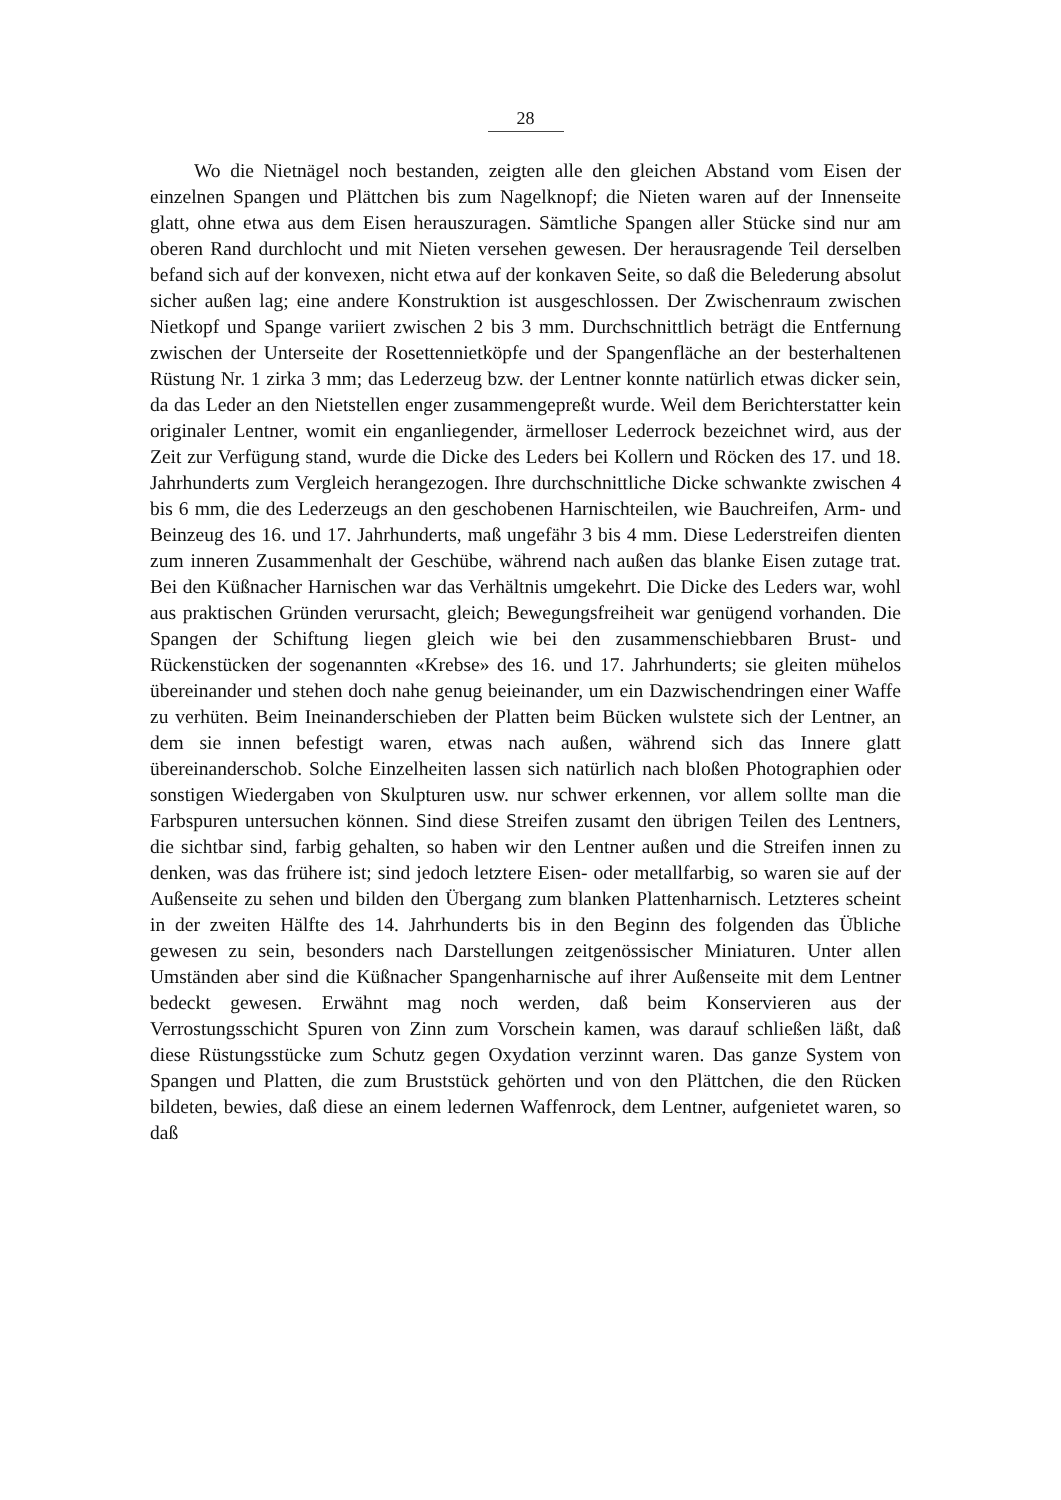28
Wo die Nietnägel noch bestanden, zeigten alle den gleichen Abstand vom Eisen der einzelnen Spangen und Plättchen bis zum Nagelknopf; die Nieten waren auf der Innenseite glatt, ohne etwa aus dem Eisen herauszuragen. Sämtliche Spangen aller Stücke sind nur am oberen Rand durchlocht und mit Nieten versehen gewesen. Der herausragende Teil derselben befand sich auf der konvexen, nicht etwa auf der konkaven Seite, so daß die Belederung absolut sicher außen lag; eine andere Konstruktion ist ausgeschlossen. Der Zwischenraum zwischen Nietkopf und Spange variiert zwischen 2 bis 3 mm. Durchschnittlich beträgt die Entfernung zwischen der Unterseite der Rosettennietköpfe und der Spangenfläche an der besterhaltenen Rüstung Nr. 1 zirka 3 mm; das Lederzeug bzw. der Lentner konnte natürlich etwas dicker sein, da das Leder an den Nietstellen enger zusammengepreßt wurde. Weil dem Berichterstatter kein originaler Lentner, womit ein enganliegender, ärmelloser Lederrock bezeichnet wird, aus der Zeit zur Verfügung stand, wurde die Dicke des Leders bei Kollern und Röcken des 17. und 18. Jahrhunderts zum Vergleich herangezogen. Ihre durchschnittliche Dicke schwankte zwischen 4 bis 6 mm, die des Lederzeugs an den geschobenen Harnischteilen, wie Bauchreifen, Arm- und Beinzeug des 16. und 17. Jahrhunderts, maß ungefähr 3 bis 4 mm. Diese Lederstreifen dienten zum inneren Zusammenhalt der Geschübe, während nach außen das blanke Eisen zutage trat. Bei den Küßnacher Harnischen war das Verhältnis umgekehrt. Die Dicke des Leders war, wohl aus praktischen Gründen verursacht, gleich; Bewegungsfreiheit war genügend vorhanden. Die Spangen der Schiftung liegen gleich wie bei den zusammenschiebbaren Brust- und Rückenstücken der sogenannten «Krebse» des 16. und 17. Jahrhunderts; sie gleiten mühelos übereinander und stehen doch nahe genug beieinander, um ein Dazwischendringen einer Waffe zu verhüten. Beim Ineinanderschieben der Platten beim Bücken wulstete sich der Lentner, an dem sie innen befestigt waren, etwas nach außen, während sich das Innere glatt übereinanderschob. Solche Einzelheiten lassen sich natürlich nach bloßen Photographien oder sonstigen Wiedergaben von Skulpturen usw. nur schwer erkennen, vor allem sollte man die Farbspuren untersuchen können. Sind diese Streifen zusamt den übrigen Teilen des Lentners, die sichtbar sind, farbig gehalten, so haben wir den Lentner außen und die Streifen innen zu denken, was das frühere ist; sind jedoch letztere Eisen- oder metallfarbig, so waren sie auf der Außenseite zu sehen und bilden den Übergang zum blanken Plattenharnisch. Letzteres scheint in der zweiten Hälfte des 14. Jahrhunderts bis in den Beginn des folgenden das Übliche gewesen zu sein, besonders nach Darstellungen zeitgenössischer Miniaturen. Unter allen Umständen aber sind die Küßnacher Spangenharnische auf ihrer Außenseite mit dem Lentner bedeckt gewesen. Erwähnt mag noch werden, daß beim Konservieren aus der Verrostungsschicht Spuren von Zinn zum Vorschein kamen, was darauf schließen läßt, daß diese Rüstungsstücke zum Schutz gegen Oxydation verzinnt waren. Das ganze System von Spangen und Platten, die zum Bruststück gehörten und von den Plättchen, die den Rücken bildeten, bewies, daß diese an einem ledernen Waffenrock, dem Lentner, aufgenietet waren, so daß